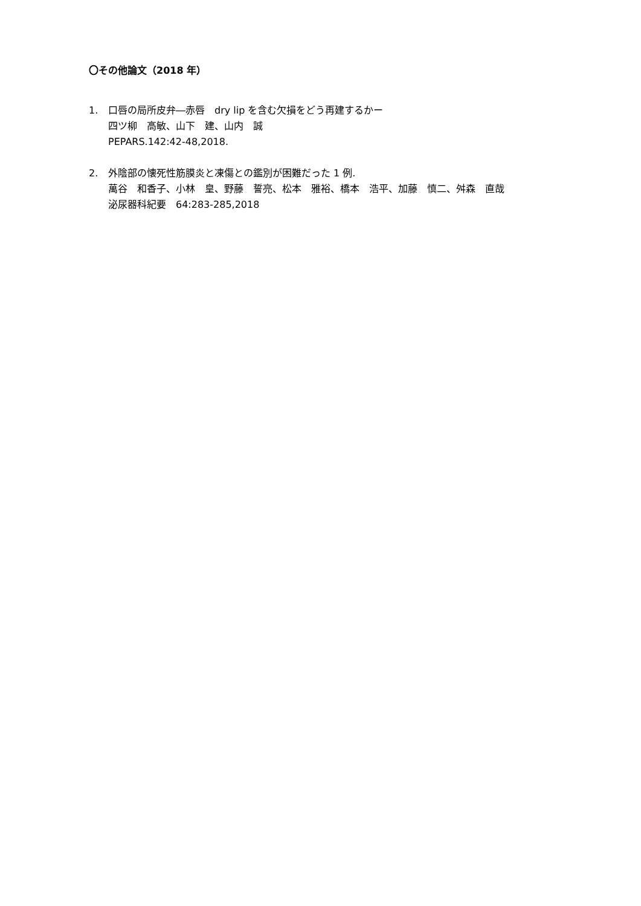〇その他論文（2018 年）
1. 口唇の局所皮弁―赤唇　dry lip を含む欠損をどう再建するかー
四ツ柳　高敏、山下　建、山内　誠
PEPARS.142:42-48,2018.
2. 外陰部の懐死性筋膜炎と凍傷との鑑別が困難だった 1 例.
萬谷　和香子、小林　皇、野藤　誓亮、松本　雅裕、橋本　浩平、加藤　慎二、舛森　直哉
泌尿器科紀要　64:283-285,2018